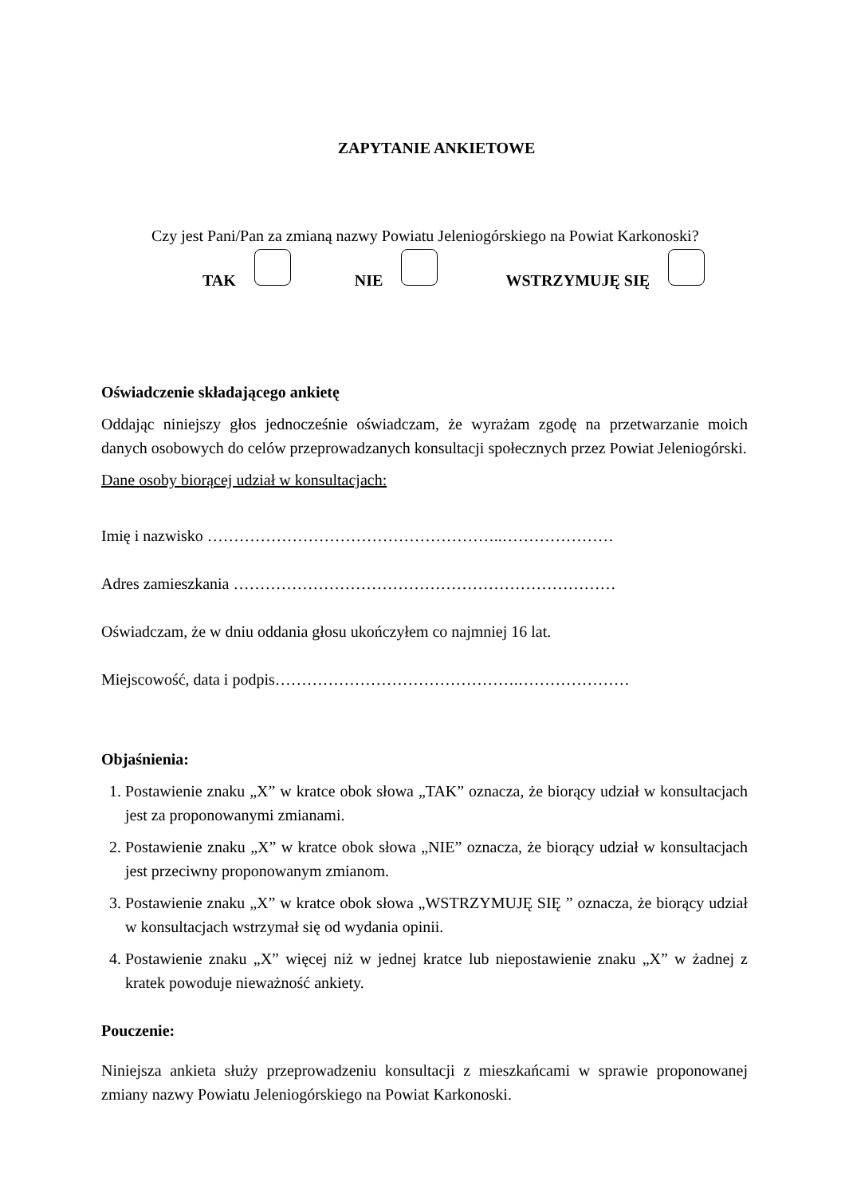ZAPYTANIE ANKIETOWE
Czy jest Pani/Pan za zmianą nazwy Powiatu Jeleniogórskiego na Powiat Karkonoski?
TAK NIE WSTRZYMUJĘ SIĘ
Oświadczenie składającego ankietę
Oddając niniejszy głos jednocześnie oświadczam, że wyrażam zgodę na przetwarzanie moich danych osobowych do celów przeprowadzanych konsultacji społecznych przez Powiat Jeleniogórski.
Dane osoby biorącej udział w konsultacjach:
Imię i nazwisko ………………………………………………..…………………
Adres zamieszkania ………………………………………………………………
Oświadczam, że w dniu oddania głosu ukończyłem co najmniej 16 lat.
Miejscowość, data i podpis……………………………………….…………………
Objaśnienia:
1. Postawienie znaku „X” w kratce obok słowa „TAK” oznacza, że biorący udział w konsultacjach jest za proponowanymi zmianami.
2. Postawienie znaku „X” w kratce obok słowa „NIE” oznacza, że biorący udział w konsultacjach jest przeciwny proponowanym zmianom.
3. Postawienie znaku „X” w kratce obok słowa „WSTRZYMUJĘ SIĘ ” oznacza, że biorący udział w konsultacjach wstrzymał się od wydania opinii.
4. Postawienie znaku „X” więcej niż w jednej kratce lub niepostawienie znaku „X” w żadnej z kratek powoduje nieważność ankiety.
Pouczenie:
Niniejsza ankieta służy przeprowadzeniu konsultacji z mieszkańcami w sprawie proponowanej zmiany nazwy Powiatu Jeleniogórskiego na Powiat Karkonoski.